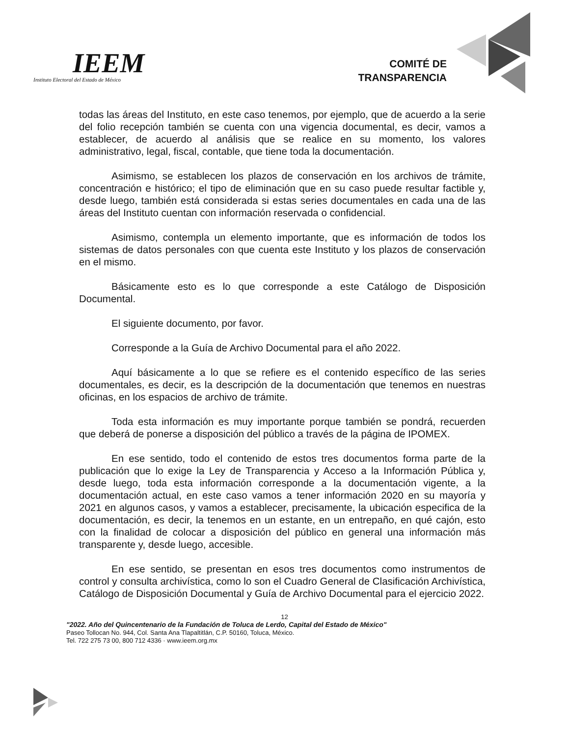IEEM
Instituto Electoral del Estado de México
COMITÉ DE
TRANSPARENCIA
todas las áreas del Instituto, en este caso tenemos, por ejemplo, que de acuerdo a la serie del folio recepción también se cuenta con una vigencia documental, es decir, vamos a establecer, de acuerdo al análisis que se realice en su momento, los valores administrativo, legal, fiscal, contable, que tiene toda la documentación.
Asimismo, se establecen los plazos de conservación en los archivos de trámite, concentración e histórico; el tipo de eliminación que en su caso puede resultar factible y, desde luego, también está considerada si estas series documentales en cada una de las áreas del Instituto cuentan con información reservada o confidencial.
Asimismo, contempla un elemento importante, que es información de todos los sistemas de datos personales con que cuenta este Instituto y los plazos de conservación en el mismo.
Básicamente esto es lo que corresponde a este Catálogo de Disposición Documental.
El siguiente documento, por favor.
Corresponde a la Guía de Archivo Documental para el año 2022.
Aquí básicamente a lo que se refiere es el contenido específico de las series documentales, es decir, es la descripción de la documentación que tenemos en nuestras oficinas, en los espacios de archivo de trámite.
Toda esta información es muy importante porque también se pondrá, recuerden que deberá de ponerse a disposición del público a través de la página de IPOMEX.
En ese sentido, todo el contenido de estos tres documentos forma parte de la publicación que lo exige la Ley de Transparencia y Acceso a la Información Pública y, desde luego, toda esta información corresponde a la documentación vigente, a la documentación actual, en este caso vamos a tener información 2020 en su mayoría y 2021 en algunos casos, y vamos a establecer, precisamente, la ubicación especifica de la documentación, es decir, la tenemos en un estante, en un entrepaño, en qué cajón, esto con la finalidad de colocar a disposición del público en general una información más transparente y, desde luego, accesible.
En ese sentido, se presentan en esos tres documentos como instrumentos de control y consulta archivística, como lo son el Cuadro General de Clasificación Archivística, Catálogo de Disposición Documental y Guía de Archivo Documental para el ejercicio 2022.
12
"2022. Año del Quincentenario de la Fundación de Toluca de Lerdo, Capital del Estado de México"
Paseo Tollocan No. 944, Col. Santa Ana Tlapaltitlán, C.P. 50160, Toluca, México.
Tel. 722 275 73 00, 800 712 4336 · www.ieem.org.mx